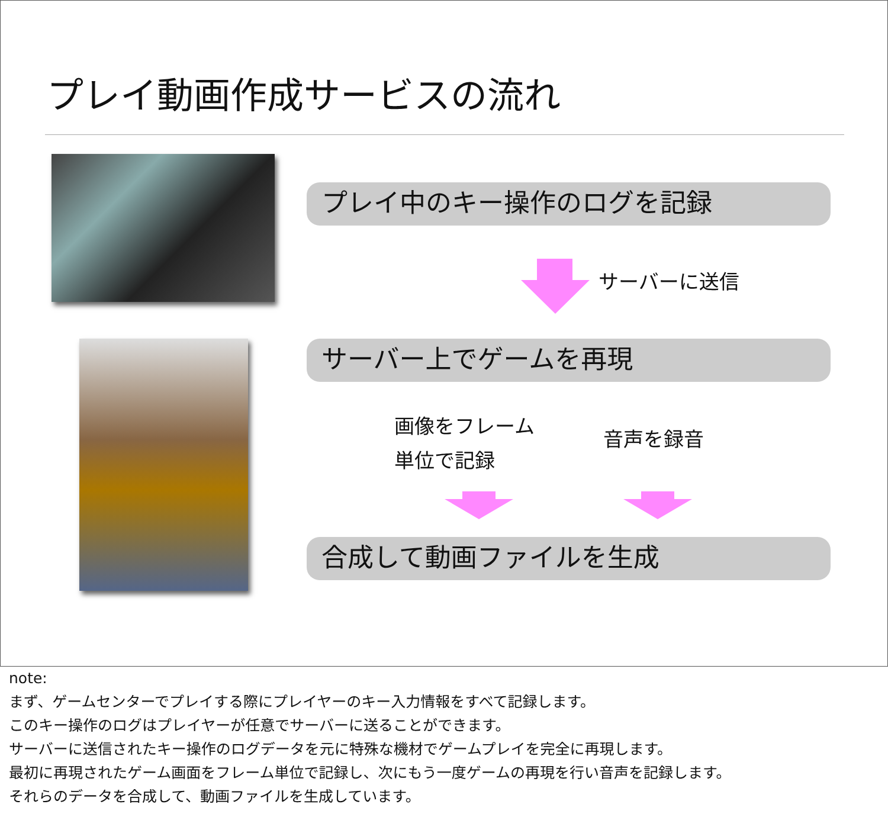プレイ動画作成サービスの流れ
プレイ中のキー操作のログを記録
サーバーに送信
サーバー上でゲームを再現
画像をフレーム
単位で記録
音声を録音
合成して動画ファイルを生成
note:
まず、ゲームセンターでプレイする際にプレイヤーのキー入力情報をすべて記録します。
このキー操作のログはプレイヤーが任意でサーバーに送ることができます。
サーバーに送信されたキー操作のログデータを元に特殊な機材でゲームプレイを完全に再現します。
最初に再現されたゲーム画面をフレーム単位で記録し、次にもう一度ゲームの再現を行い音声を記録します。
それらのデータを合成して、動画ファイルを生成しています。